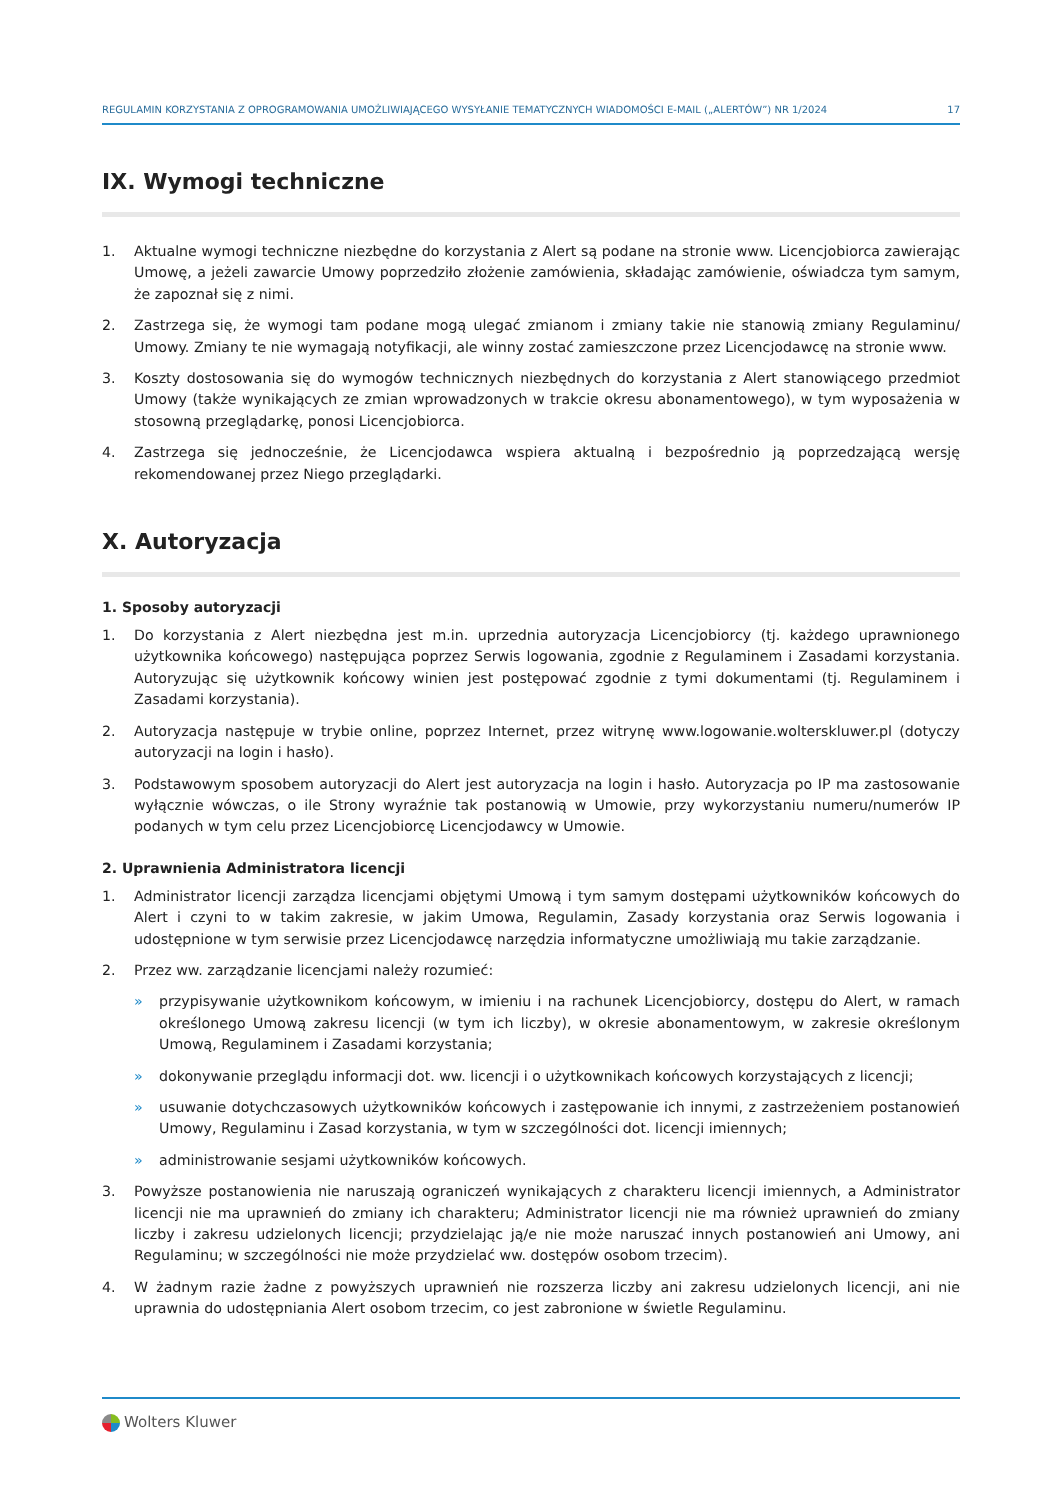REGULAMIN KORZYSTANIA Z OPROGRAMOWANIA UMOŻLIWIAJĄCEGO WYSYŁANIE TEMATYCZNYCH WIADOMOŚCI E-MAIL („ALERTÓW”) NR 1/2024 17
IX. Wymogi techniczne
1. Aktualne wymogi techniczne niezbędne do korzystania z Alert są podane na stronie www. Licencjobiorca zawierając Umowę, a jeżeli zawarcie Umowy poprzedziło złożenie zamówienia, składając zamówienie, oświadcza tym samym, że zapoznał się z nimi.
2. Zastrzega się, że wymogi tam podane mogą ulegać zmianom i zmiany takie nie stanowią zmiany Regulaminu/ Umowy. Zmiany te nie wymagają notyfikacji, ale winny zostać zamieszczone przez Licencjodawcę na stronie www.
3. Koszty dostosowania się do wymogów technicznych niezbędnych do korzystania z Alert stanowiącego przedmiot Umowy (także wynikających ze zmian wprowadzonych w trakcie okresu abonamentowego), w tym wyposażenia w stosowną przeglądarkę, ponosi Licencjobiorca.
4. Zastrzega się jednocześnie, że Licencjodawca wspiera aktualną i bezpośrednio ją poprzedzającą wersję rekomendowanej przez Niego przeglądarki.
X. Autoryzacja
1. Sposoby autoryzacji
1. Do korzystania z Alert niezbędna jest m.in. uprzednia autoryzacja Licencjobiorcy (tj. każdego uprawnionego użytkownika końcowego) następująca poprzez Serwis logowania, zgodnie z Regulaminem i Zasadami korzystania. Autoryzując się użytkownik końcowy winien jest postępować zgodnie z tymi dokumentami (tj. Regulaminem i Zasadami korzystania).
2. Autoryzacja następuje w trybie online, poprzez Internet, przez witrynę www.logowanie.wolterskluwer.pl (dotyczy autoryzacji na login i hasło).
3. Podstawowym sposobem autoryzacji do Alert jest autoryzacja na login i hasło. Autoryzacja po IP ma zastosowanie wyłącznie wówczas, o ile Strony wyraźnie tak postanowią w Umowie, przy wykorzystaniu numeru/numerów IP podanych w tym celu przez Licencjobiorcę Licencjodawcy w Umowie.
2. Uprawnienia Administratora licencji
1. Administrator licencji zarządza licencjami objętymi Umową i tym samym dostępami użytkowników końcowych do Alert i czyni to w takim zakresie, w jakim Umowa, Regulamin, Zasady korzystania oraz Serwis logowania i udostępnione w tym serwisie przez Licencjodawcę narzędzia informatyczne umożliwiają mu takie zarządzanie.
2. Przez ww. zarządzanie licencjami należy rozumieć:
» przypisywanie użytkownikom końcowym, w imieniu i na rachunek Licencjobiorcy, dostępu do Alert, w ramach określonego Umową zakresu licencji (w tym ich liczby), w okresie abonamentowym, w zakresie określonym Umową, Regulaminem i Zasadami korzystania;
» dokonywanie przeglądu informacji dot. ww. licencji i o użytkownikach końcowych korzystających z licencji;
» usuwanie dotychczasowych użytkowników końcowych i zastępowanie ich innymi, z zastrzeżeniem postanowień Umowy, Regulaminu i Zasad korzystania, w tym w szczególności dot. licencji imiennych;
» administrowanie sesjami użytkowników końcowych.
3. Powyższe postanowienia nie naruszają ograniczeń wynikających z charakteru licencji imiennych, a Administrator licencji nie ma uprawnień do zmiany ich charakteru; Administrator licencji nie ma również uprawnień do zmiany liczby i zakresu udzielonych licencji; przydzielając ją/e nie może naruszać innych postanowień ani Umowy, ani Regulaminu; w szczególności nie może przydzielać ww. dostępów osobom trzecim).
4. W żadnym razie żadne z powyższych uprawnień nie rozszerza liczby ani zakresu udzielonych licencji, ani nie uprawnia do udostępniania Alert osobom trzecim, co jest zabronione w świetle Regulaminu.
Wolters Kluwer